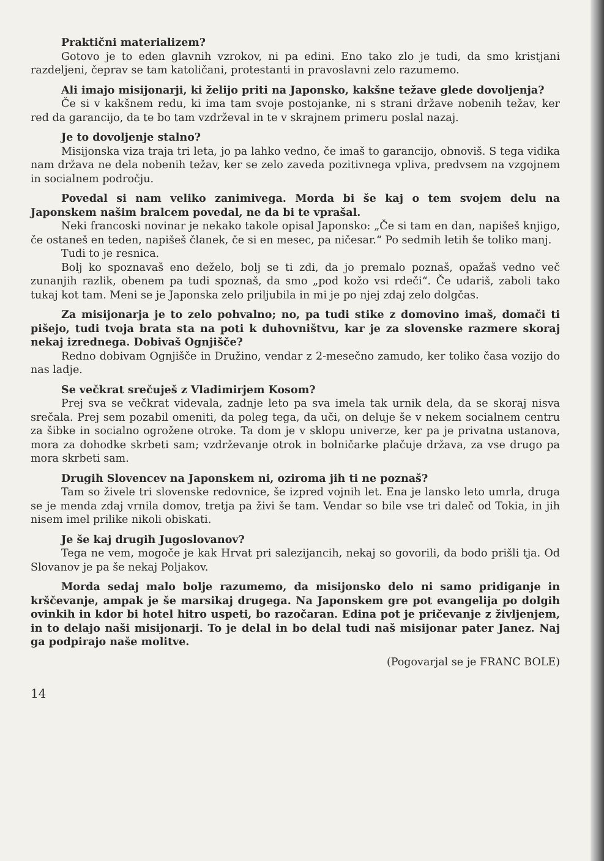Praktični materializem?
Gotovo je to eden glavnih vzrokov, ni pa edini. Eno tako zlo je tudi, da smo kristjani razdeljeni, čeprav se tam katoličani, protestanti in pravoslavni zelo razumemo.
Ali imajo misijonarji, ki želijo priti na Japonsko, kakšne težave glede dovoljenja?
Če si v kakšnem redu, ki ima tam svoje postojanke, ni s strani države nobenih težav, ker red da garancijo, da te bo tam vzdrževal in te v skrajnem primeru poslal nazaj.
Je to dovoljenje stalno?
Misijonska viza traja tri leta, jo pa lahko vedno, če imaš to garancijo, obnoviš. S tega vidika nam država ne dela nobenih težav, ker se zelo zaveda pozitivnega vpliva, predvsem na vzgojnem in socialnem področju.
Povedal si nam veliko zanimivega. Morda bi še kaj o tem svojem delu na Japonskem našim bralcem povedal, ne da bi te vprašal.
Neki francoski novinar je nekako takole opisal Japonsko: „Če si tam en dan, napišeš knjigo, če ostaneš en teden, napišeš članek, če si en mesec, pa ničesar.“ Po sedmih letih še toliko manj.
Tudi to je resnica.
Bolj ko spoznavaš eno deželo, bolj se ti zdi, da jo premalo poznaš, opažaš vedno več zunanjih razlik, obenem pa tudi spoznaš, da smo „pod kožo vsi rdeči“. Če udariš, zaboli tako tukaj kot tam. Meni se je Japonska zelo priljubila in mi je po njej zdaj zelo dolgčas.
Za misijonarja je to zelo pohvalno; no, pa tudi stike z domovino imaš, domači ti pišejo, tudi tvoja brata sta na poti k duhovništvu, kar je za slovenske razmere skoraj nekaj izrednega. Dobivaš Ognjišče?
Redno dobivam Ognjišče in Družino, vendar z 2-mesečno zamudo, ker toliko časa vozijo do nas ladje.
Se večkrat srečuješ z Vladimirjem Kosom?
Prej sva se večkrat videvala, zadnje leto pa sva imela tak urnik dela, da se skoraj nisva srečala. Prej sem pozabil omeniti, da poleg tega, da uči, on deluje še v nekem socialnem centru za šibke in socialno ogrožene otroke. Ta dom je v sklopu univerze, ker pa je privatna ustanova, mora za dohodke skrbeti sam; vzdrževanje otrok in bolničarke plačuje država, za vse drugo pa mora skrbeti sam.
Drugih Slovencev na Japonskem ni, oziroma jih ti ne poznaš?
Tam so živele tri slovenske redovnice, še izpred vojnih let. Ena je lansko leto umrla, druga se je menda zdaj vrnila domov, tretja pa živi še tam. Vendar so bile vse tri daleč od Tokia, in jih nisem imel prilike nikoli obiskati.
Je še kaj drugih Jugoslovanov?
Tega ne vem, mogoče je kak Hrvat pri salezijancih, nekaj so govorili, da bodo prišli tja. Od Slovanov je pa še nekaj Poljakov.
Morda sedaj malo bolje razumemo, da misijonsko delo ni samo pridiganje in krščevanje, ampak je še marsikaj drugega. Na Japonskem gre pot evangelija po dolgih ovinkih in kdor bi hotel hitro uspeti, bo razočaran. Edina pot je pričevanje z življenjem, in to delajo naši misijonarji. To je delal in bo delal tudi naš misijonar pater Janez. Naj ga podpirajo naše molitve.
(Pogovarjal se je FRANC BOLE)
14